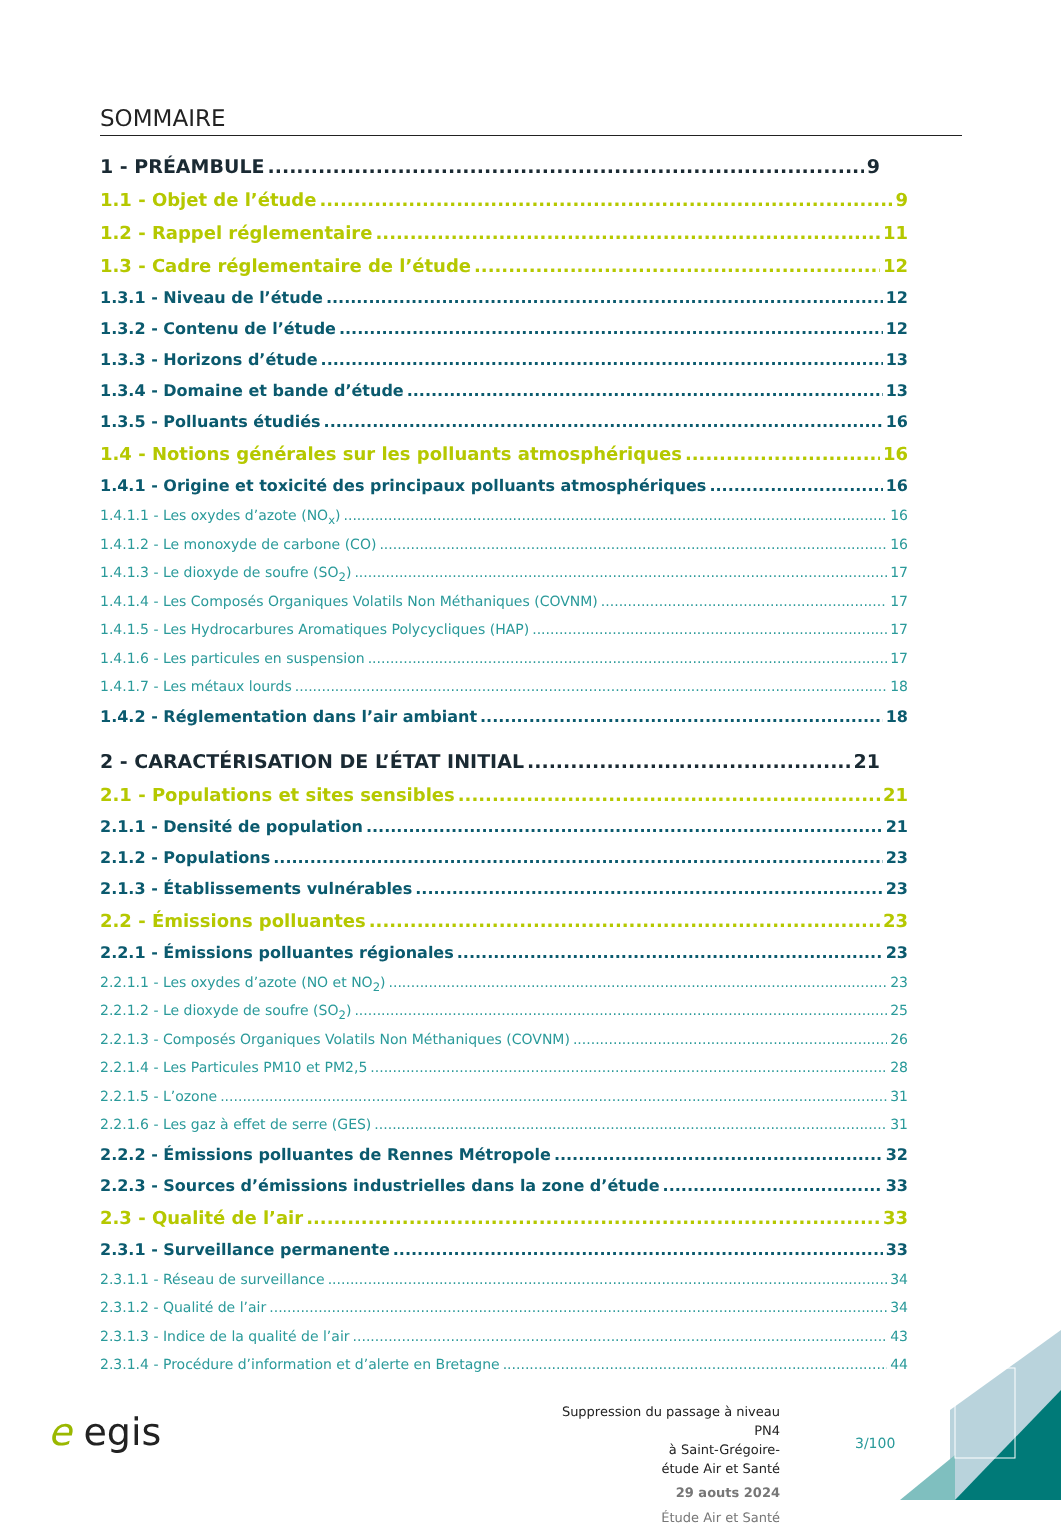SOMMAIRE
1 - PRÉAMBULE 9
1.1 - Objet de l’étude 9
1.2 - Rappel réglementaire 11
1.3 - Cadre réglementaire de l’étude 12
1.3.1 - Niveau de l’étude 12
1.3.2 - Contenu de l’étude 12
1.3.3 - Horizons d’étude 13
1.3.4 - Domaine et bande d’étude 13
1.3.5 - Polluants étudiés 16
1.4 - Notions générales sur les polluants atmosphériques 16
1.4.1 - Origine et toxicité des principaux polluants atmosphériques 16
1.4.1.1 - Les oxydes d’azote (NO<sub>x</sub>) 16
1.4.1.2 - Le monoxyde de carbone (CO) 16
1.4.1.3 - Le dioxyde de soufre (SO<sub>2</sub>) 17
1.4.1.4 - Les Composés Organiques Volatils Non Méthaniques (COVNM) 17
1.4.1.5 - Les Hydrocarbures Aromatiques Polycycliques (HAP) 17
1.4.1.6 - Les particules en suspension 17
1.4.1.7 - Les métaux lourds 18
1.4.2 - Réglementation dans l’air ambiant 18
2 - CARACTÉRISATION DE L’ÉTAT INITIAL 21
2.1 - Populations et sites sensibles 21
2.1.1 - Densité de population 21
2.1.2 - Populations 23
2.1.3 - Établissements vulnérables 23
2.2 - Émissions polluantes 23
2.2.1 - Émissions polluantes régionales 23
2.2.1.1 - Les oxydes d’azote (NO et NO<sub>2</sub>) 23
2.2.1.2 - Le dioxyde de soufre (SO<sub>2</sub>) 25
2.2.1.3 - Composés Organiques Volatils Non Méthaniques (COVNM) 26
2.2.1.4 - Les Particules PM10 et PM2,5 28
2.2.1.5 - L’ozone 31
2.2.1.6 - Les gaz à effet de serre (GES) 31
2.2.2 - Émissions polluantes de Rennes Métropole 32
2.2.3 - Sources d’émissions industrielles dans la zone d’étude 33
2.3 - Qualité de l’air 33
2.3.1 - Surveillance permanente 33
2.3.1.1 - Réseau de surveillance 34
2.3.1.2 - Qualité de l’air 34
2.3.1.3 - Indice de la qualité de l’air 43
2.3.1.4 - Procédure d’information et d’alerte en Bretagne 44
e egis
Suppression du passage à niveau PN4
à Saint-Grégoire-
étude Air et Santé
29 aouts 2024
Étude Air et Santé
3/100